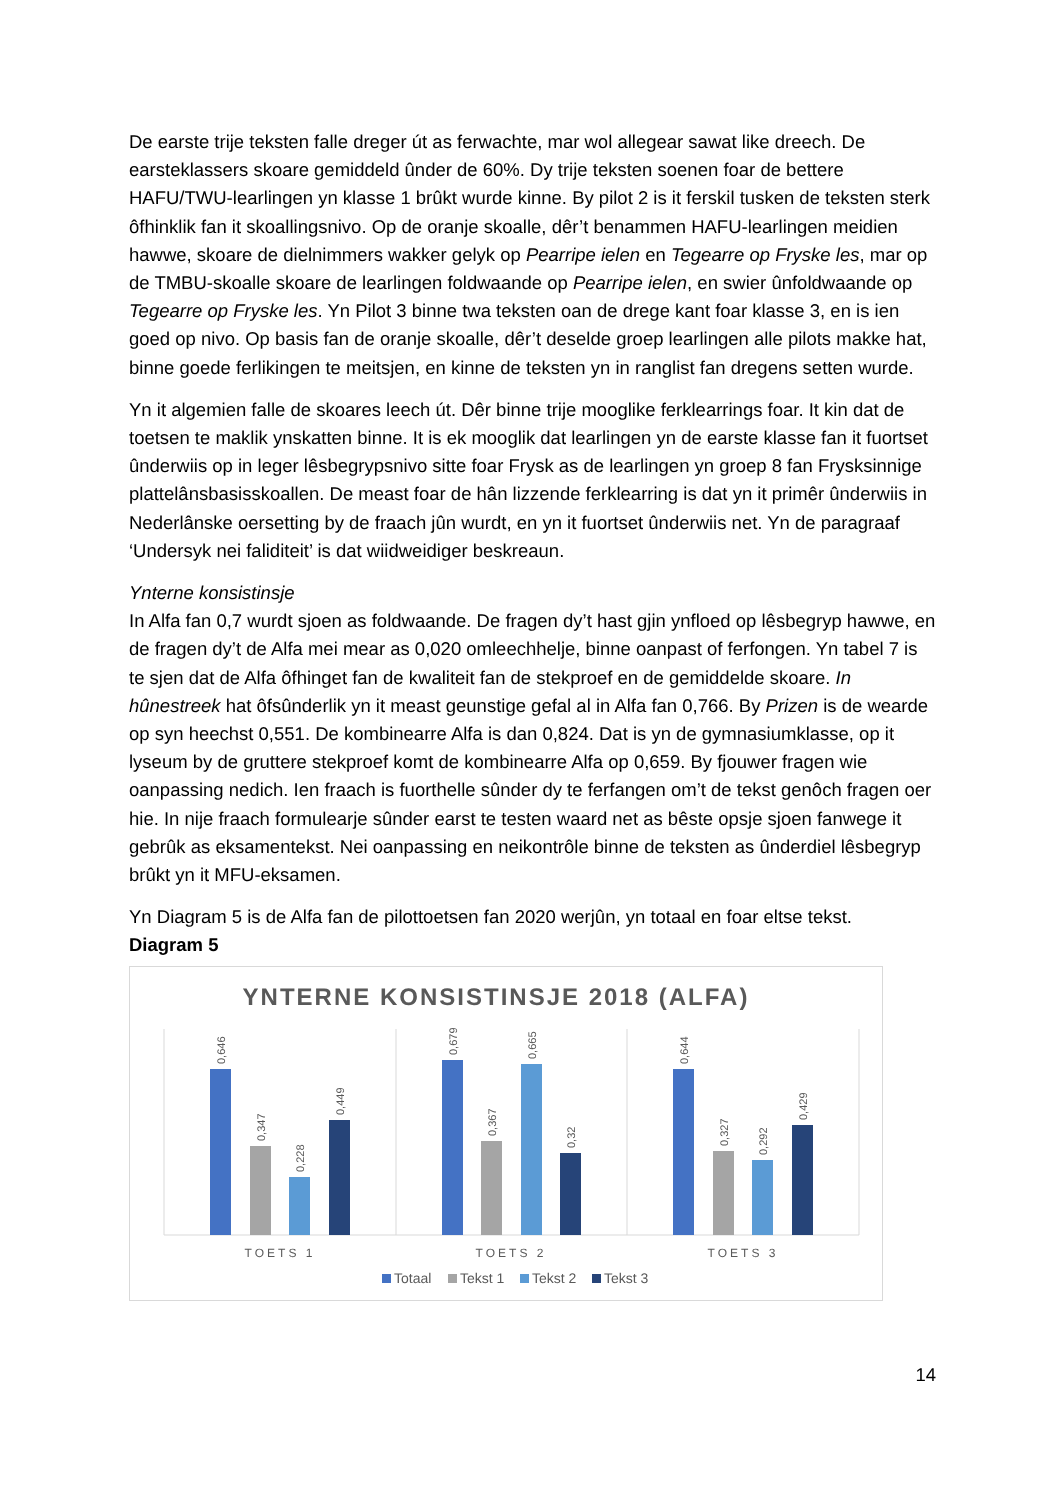De earste trije teksten falle dreger út as ferwachte, mar wol allegear sawat like dreech. De earsteklassers skoare gemiddeld ûnder de 60%. Dy trije teksten soenen foar de bettere HAFU/TWU-learlingen yn klasse 1 brûkt wurde kinne. By pilot 2 is it ferskil tusken de teksten sterk ôfhinklik fan it skoallingsnivo. Op de oranje skoalle, dêr’t benammen HAFU-learlingen meidien hawwe, skoare de dielnimmers wakker gelyk op Pearripe ielen en Tegearre op Fryske les, mar op de TMBU-skoalle skoare de learlingen foldwaande op Pearripe ielen, en swier ûnfoldwaande op Tegearre op Fryske les. Yn Pilot 3 binne twa teksten oan de drege kant foar klasse 3, en is ien goed op nivo. Op basis fan de oranje skoalle, dêr’t deselde groep learlingen alle pilots makke hat, binne goede ferlikingen te meitsjen, en kinne de teksten yn in ranglist fan dregens setten wurde.
Yn it algemien falle de skoares leech út. Dêr binne trije mooglike ferklearrings foar. It kin dat de toetsen te maklik ynskatten binne. It is ek mooglik dat learlingen yn de earste klasse fan it fuortset ûnderwiis op in leger lêsbegrypsnivo sitte foar Frysk as de learlingen yn groep 8 fan Frysksinnige plattelânsbasisskoallen. De meast foar de hân lizzende ferklearring is dat yn it primêr ûnderwiis in Nederlânske oersetting by de fraach jûn wurdt, en yn it fuortset ûnderwiis net. Yn de paragraaf ‘Undersyk nei faliditeit’ is dat wiidweidiger beskreaun.
Ynterne konsistinsje
In Alfa fan 0,7 wurdt sjoen as foldwaande. De fragen dy’t hast gjin ynfloed op lêsbegryp hawwe, en de fragen dy’t de Alfa mei mear as 0,020 omleechhelje, binne oanpast of ferfongen. Yn tabel 7 is te sjen dat de Alfa ôfhinget fan de kwaliteit fan de stekproef en de gemiddelde skoare. In hûnestreek hat ôfsûnderlik yn it meast geunstige gefal al in Alfa fan 0,766. By Prizen is de wearde op syn heechst 0,551. De kombinearre Alfa is dan 0,824. Dat is yn de gymnasiumklasse, op it lyseum by de gruttere stekproef komt de kombinearre Alfa op 0,659. By fjouwer fragen wie oanpassing nedich. Ien fraach is fuorthelle sûnder dy te ferfangen om’t de tekst genôch fragen oer hie. In nije fraach formulearje sûnder earst te testen waard net as bêste opsje sjoen fanwege it gebrûk as eksamentekst. Nei oanpassing en neikontrôle binne de teksten as ûnderdiel lêsbegryp brûkt yn it MFU-eksamen.
Yn Diagram 5 is de Alfa fan de pilottoetsen fan 2020 werjûn, yn totaal en foar eltse tekst.
Diagram 5
YNTERNE KONSISTINSJE 2018 (ALFA)
0,646
0,347
0,228
0,449
0,679
0,367
0,665
0,32
0,644
0,327
0,292
0,429
TOETS 1
TOETS 2
TOETS 3
Totaal
Tekst 1
Tekst 2
Tekst 3
14